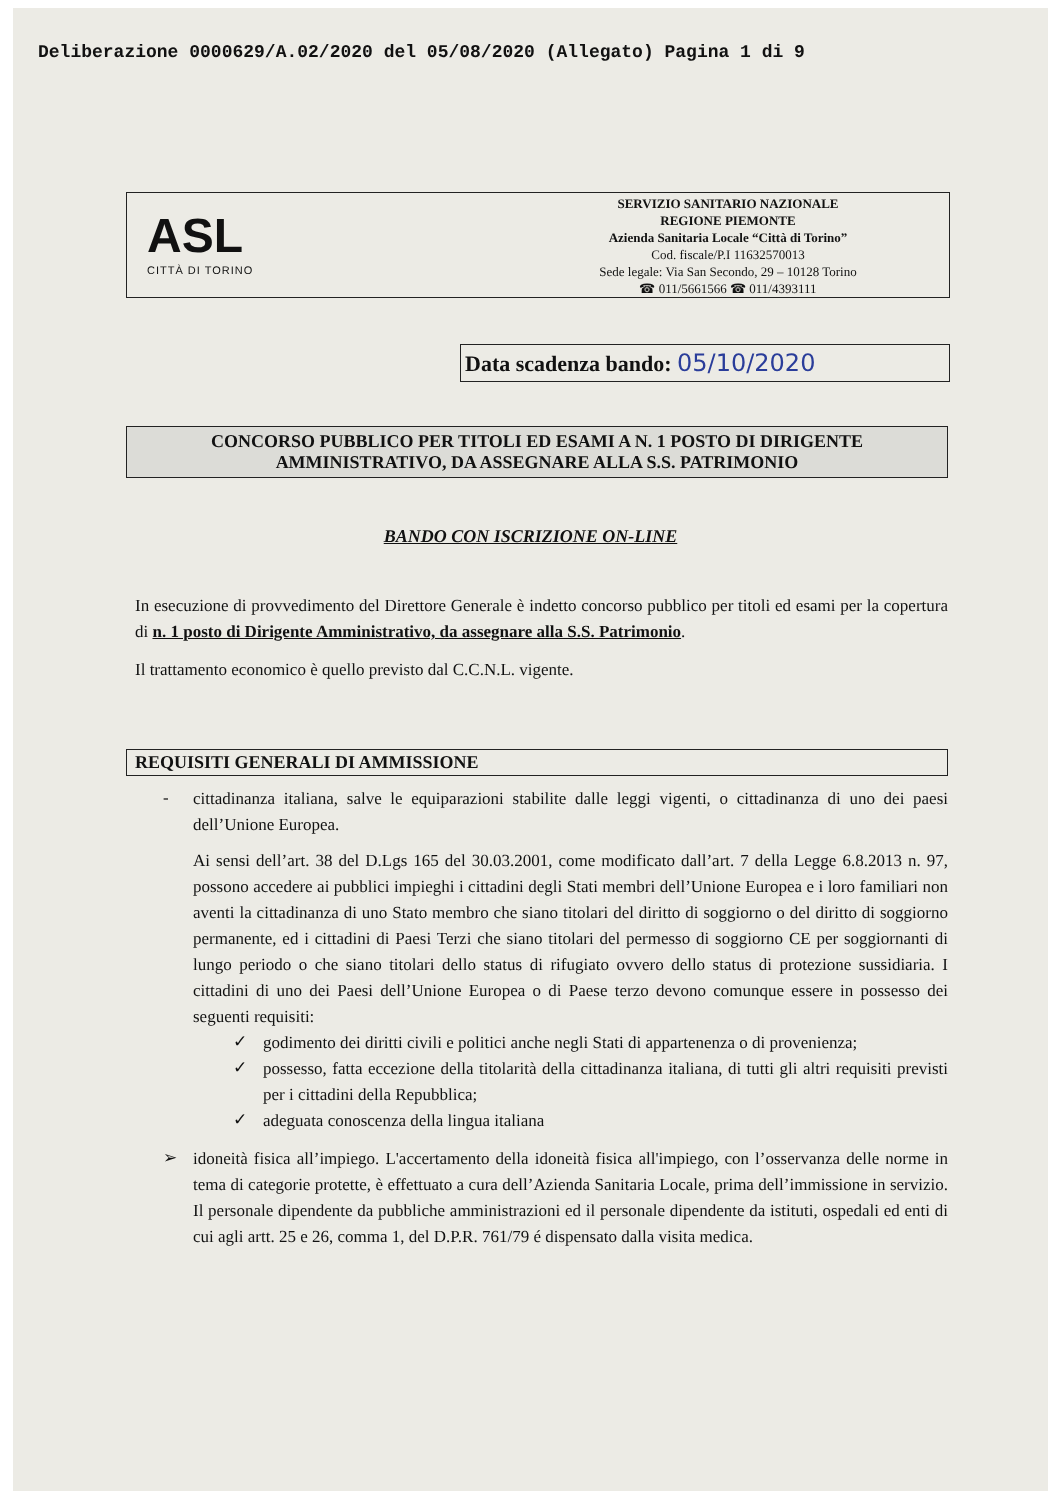Deliberazione 0000629/A.02/2020 del 05/08/2020 (Allegato) Pagina 1 di 9
ASL
CITTÀ DI TORINO
SERVIZIO SANITARIO NAZIONALE
REGIONE PIEMONTE
Azienda Sanitaria Locale “Città di Torino”
Cod. fiscale/P.I 11632570013
Sede legale: Via San Secondo, 29 – 10128 Torino
☎ 011/5661566 ☎ 011/4393111
Data scadenza bando: 05/10/2020
CONCORSO PUBBLICO PER TITOLI ED ESAMI A N. 1 POSTO DI DIRIGENTE
AMMINISTRATIVO, DA ASSEGNARE ALLA S.S. PATRIMONIO
BANDO CON ISCRIZIONE ON-LINE
In esecuzione di provvedimento del Direttore Generale è indetto concorso pubblico per titoli ed esami per la copertura di n. 1 posto di Dirigente Amministrativo, da assegnare alla S.S. Patrimonio.
Il trattamento economico è quello previsto dal C.C.N.L. vigente.
REQUISITI GENERALI DI AMMISSIONE
-
cittadinanza italiana, salve le equiparazioni stabilite dalle leggi vigenti, o cittadinanza di uno dei paesi dell’Unione Europea.
Ai sensi dell’art. 38 del D.Lgs 165 del 30.03.2001, come modificato dall’art. 7 della Legge 6.8.2013 n. 97, possono accedere ai pubblici impieghi i cittadini degli Stati membri dell’Unione Europea e i loro familiari non aventi la cittadinanza di uno Stato membro che siano titolari del diritto di soggiorno o del diritto di soggiorno permanente, ed i cittadini di Paesi Terzi che siano titolari del permesso di soggiorno CE per soggiornanti di lungo periodo o che siano titolari dello status di rifugiato ovvero dello status di protezione sussidiaria. I cittadini di uno dei Paesi dell’Unione Europea o di Paese terzo devono comunque essere in possesso dei seguenti requisiti:
✓
godimento dei diritti civili e politici anche negli Stati di appartenenza o di provenienza;
✓
possesso, fatta eccezione della titolarità della cittadinanza italiana, di tutti gli altri requisiti previsti per i cittadini della Repubblica;
✓
adeguata conoscenza della lingua italiana
➢
idoneità fisica all’impiego. L'accertamento della idoneità fisica all'impiego, con l’osservanza delle norme in tema di categorie protette, è effettuato a cura dell’Azienda Sanitaria Locale, prima dell’immissione in servizio. Il personale dipendente da pubbliche amministrazioni ed il personale dipendente da istituti, ospedali ed enti di cui agli artt. 25 e 26, comma 1, del D.P.R. 761/79 é dispensato dalla visita medica.